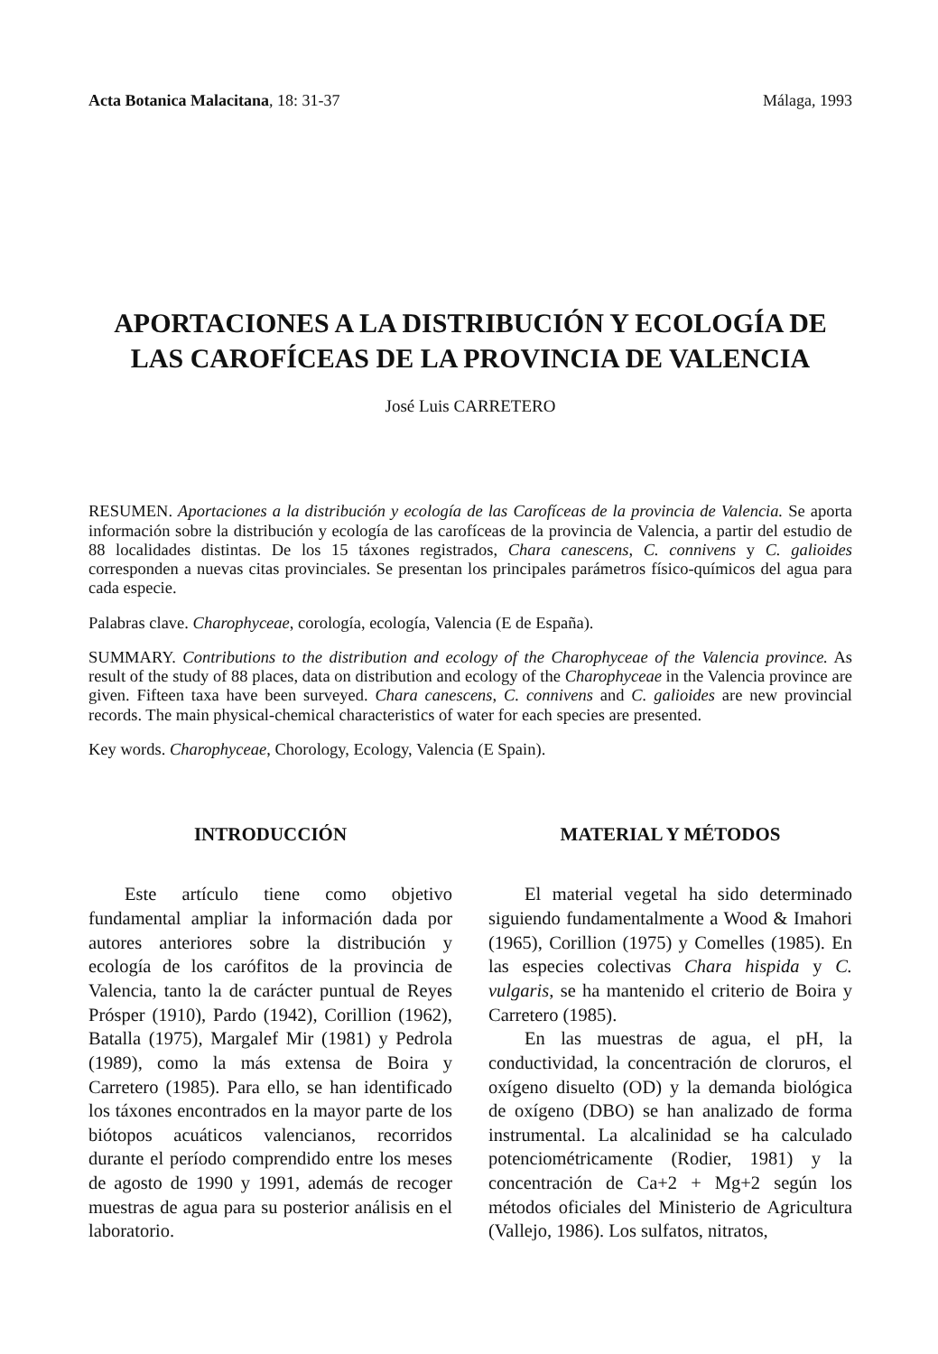Acta Botanica Malacitana, 18: 31-37 Málaga, 1993
APORTACIONES A LA DISTRIBUCIÓN Y ECOLOGÍA DE LAS CAROFÍCEAS DE LA PROVINCIA DE VALENCIA
José Luis CARRETERO
RESUMEN. Aportaciones a la distribución y ecología de las Carofíceas de la provincia de Valencia. Se aporta información sobre la distribución y ecología de las carofíceas de la provincia de Valencia, a partir del estudio de 88 localidades distintas. De los 15 táxones registrados, Chara canescens, C. connivens y C. galioides corresponden a nuevas citas provinciales. Se presentan los principales parámetros físico-químicos del agua para cada especie.
Palabras clave. Charophyceae, corología, ecología, Valencia (E de España).
SUMMARY. Contributions to the distribution and ecology of the Charophyceae of the Valencia province. As result of the study of 88 places, data on distribution and ecology of the Charophyceae in the Valencia province are given. Fifteen taxa have been surveyed. Chara canescens, C. connivens and C. galioides are new provincial records. The main physical-chemical characteristics of water for each species are presented.
Key words. Charophyceae, Chorology, Ecology, Valencia (E Spain).
INTRODUCCIÓN
Este artículo tiene como objetivo fundamental ampliar la información dada por autores anteriores sobre la distribución y ecología de los carófitos de la provincia de Valencia, tanto la de carácter puntual de Reyes Prósper (1910), Pardo (1942), Corillion (1962), Batalla (1975), Margalef Mir (1981) y Pedrola (1989), como la más extensa de Boira y Carretero (1985). Para ello, se han identificado los táxones encontrados en la mayor parte de los biótopos acuáticos valencianos, recorridos durante el período comprendido entre los meses de agosto de 1990 y 1991, además de recoger muestras de agua para su posterior análisis en el laboratorio.
MATERIAL Y MÉTODOS
El material vegetal ha sido determinado siguiendo fundamentalmente a Wood & Imahori (1965), Corillion (1975) y Comelles (1985). En las especies colectivas Chara hispida y C. vulgaris, se ha mantenido el criterio de Boira y Carretero (1985).
En las muestras de agua, el pH, la conductividad, la concentración de cloruros, el oxígeno disuelto (OD) y la demanda biológica de oxígeno (DBO) se han analizado de forma instrumental. La alcalinidad se ha calculado potenciométricamente (Rodier, 1981) y la concentración de Ca+2 + Mg+2 según los métodos oficiales del Ministerio de Agricultura (Vallejo, 1986). Los sulfatos, nitratos,